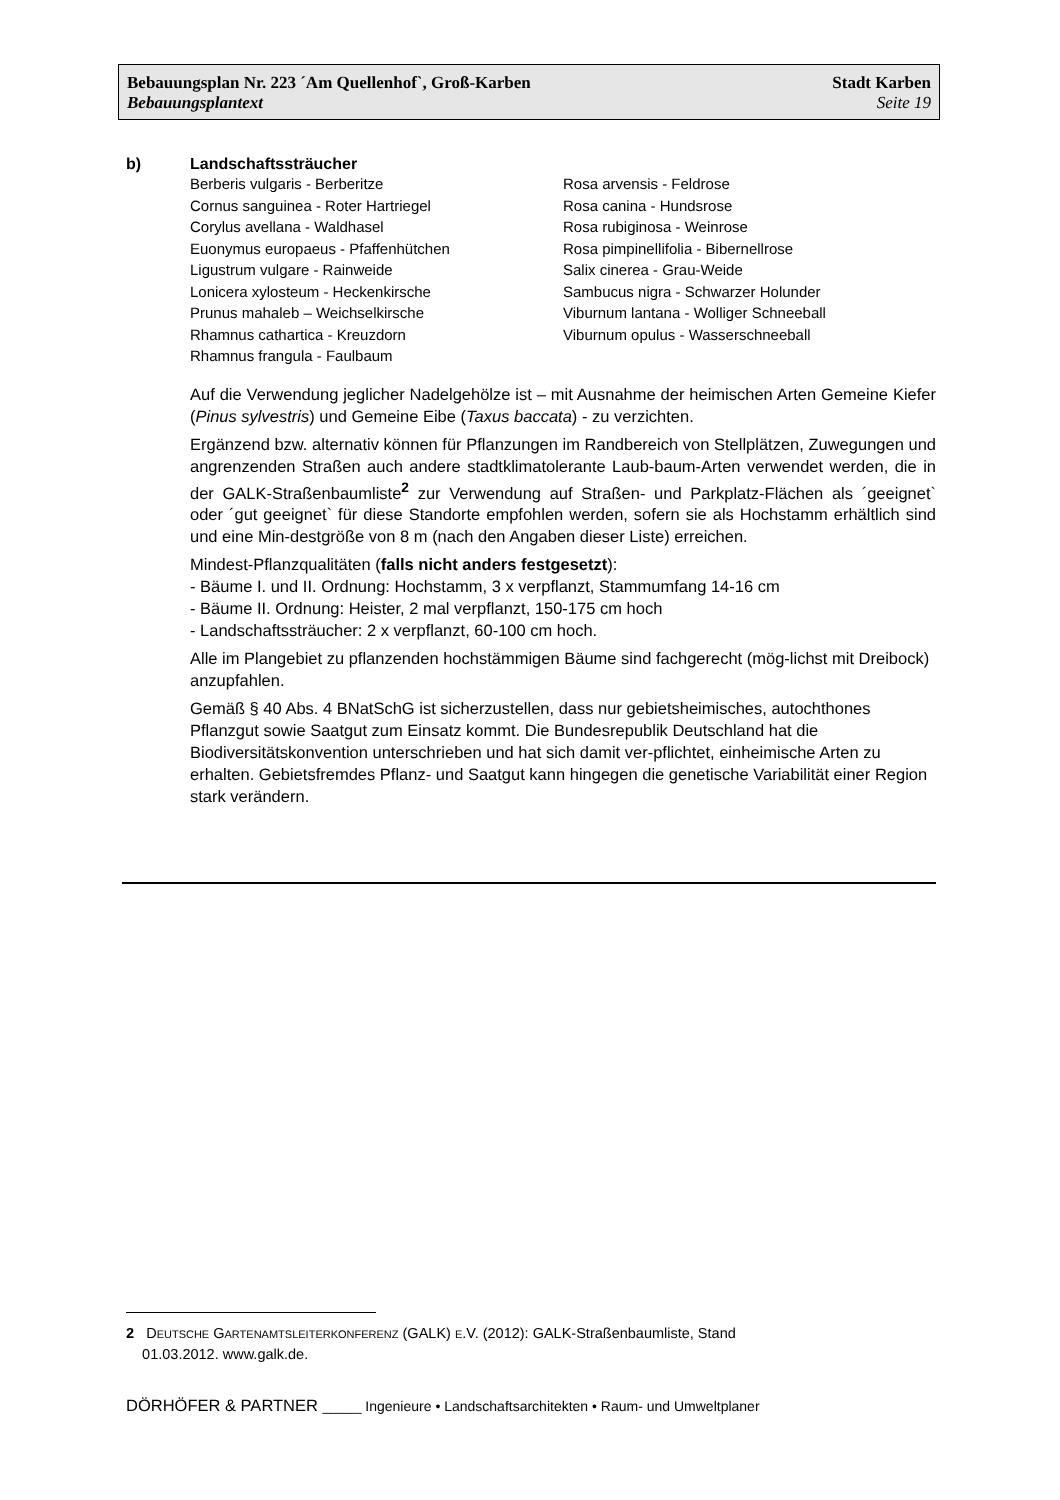Bebauungsplan Nr. 223 ´Am Quellenhof`, Groß-Karben Stadt Karben
Bebauungsplantext Seite 19
b) Landschaftssträucher
Berberis vulgaris - Berberitze
Cornus sanguinea - Roter Hartriegel
Corylus avellana - Waldhasel
Euonymus europaeus - Pfaffenhütchen
Ligustrum vulgare - Rainweide
Lonicera xylosteum - Heckenkirsche
Prunus mahaleb – Weichselkirsche
Rhamnus cathartica - Kreuzdorn
Rhamnus frangula - Faulbaum
Rosa arvensis - Feldrose
Rosa canina - Hundsrose
Rosa rubiginosa - Weinrose
Rosa pimpinellifolia - Bibernellrose
Salix cinerea - Grau-Weide
Sambucus nigra - Schwarzer Holunder
Viburnum lantana - Wolliger Schneeball
Viburnum opulus - Wasserschneeball
Auf die Verwendung jeglicher Nadelgehölze ist – mit Ausnahme der heimischen Arten Gemeine Kiefer (Pinus sylvestris) und Gemeine Eibe (Taxus baccata) - zu verzichten.
Ergänzend bzw. alternativ können für Pflanzungen im Randbereich von Stellplätzen, Zuwegungen und angrenzenden Straßen auch andere stadtklimatolerante Laub-baum-Arten verwendet werden, die in der GALK-Straßenbaumliste<sup>2</sup> zur Verwendung auf Straßen- und Parkplatz-Flächen als ´geeignet` oder ´gut geeignet` für diese Standorte empfohlen werden, sofern sie als Hochstamm erhältlich sind und eine Min-destgröße von 8 m (nach den Angaben dieser Liste) erreichen.
Mindest-Pflanzqualitäten (falls nicht anders festgesetzt):
- Bäume I. und II. Ordnung: Hochstamm, 3 x verpflanzt, Stammumfang 14-16 cm
- Bäume II. Ordnung: Heister, 2 mal verpflanzt, 150-175 cm hoch
- Landschaftssträucher: 2 x verpflanzt, 60-100 cm hoch.
Alle im Plangebiet zu pflanzenden hochstämmigen Bäume sind fachgerecht (mög-lichst mit Dreibock) anzupfahlen.
Gemäß § 40 Abs. 4 BNatSchG ist sicherzustellen, dass nur gebietsheimisches, autochthones Pflanzgut sowie Saatgut zum Einsatz kommt. Die Bundesrepublik Deutschland hat die Biodiversitätskonvention unterschrieben und hat sich damit ver-pflichtet, einheimische Arten zu erhalten. Gebietsfremdes Pflanz- und Saatgut kann hingegen die genetische Variabilität einer Region stark verändern.
2 DEUTSCHE GARTENAMTSLEITERKONFERENZ (GALK) E.V. (2012): GALK-Straßenbaumliste, Stand
01.03.2012. www.galk.de.
DÖRHÖFER & PARTNER _____ Ingenieure • Landschaftsarchitekten • Raum- und Umweltplaner